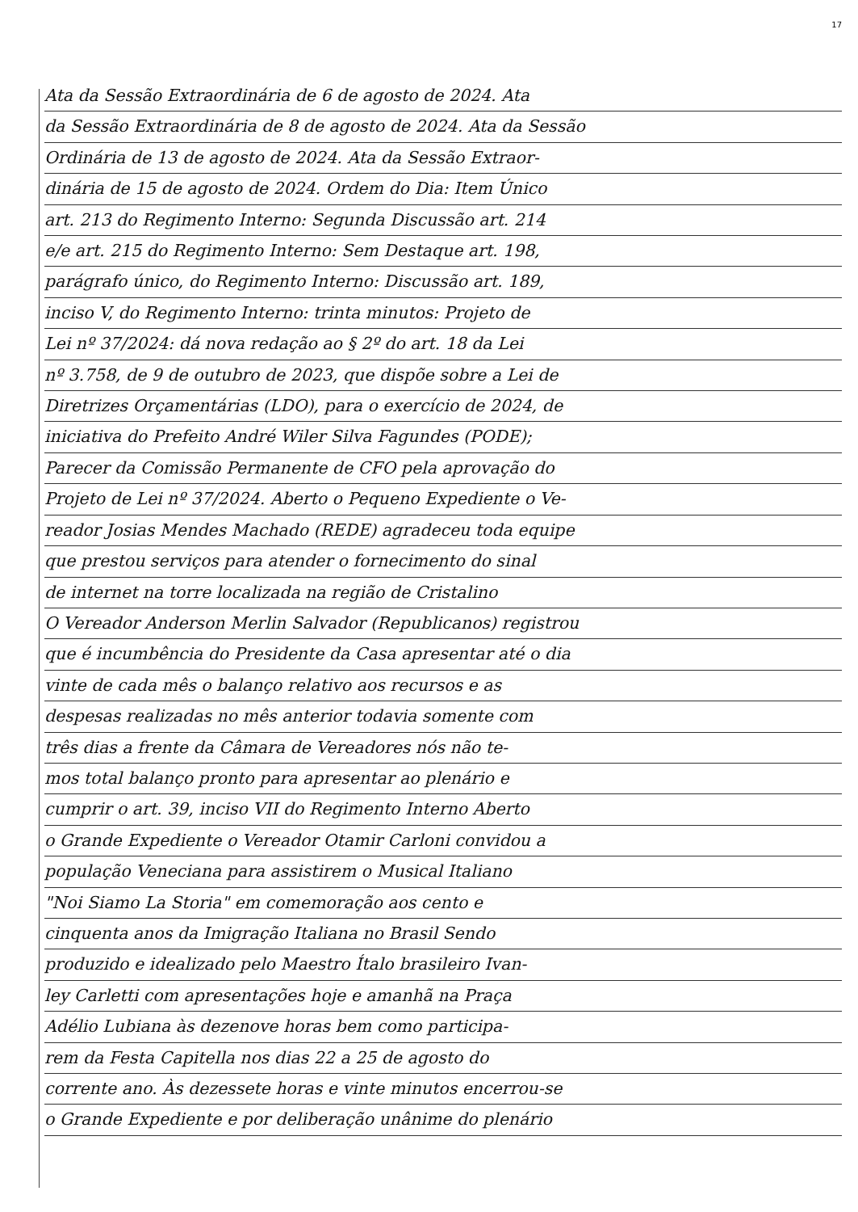17
Ata da Sessão Extraordinária de 6 de agosto de 2024. Ata
da Sessão Extraordinária de 8 de agosto de 2024. Ata da Sessão
Ordinária de 13 de agosto de 2024. Ata da Sessão Extraor-
dinária de 15 de agosto de 2024. Ordem do Dia: Item Único
art. 213 do Regimento Interno: Segunda Discussão art. 214
e/e art. 215 do Regimento Interno: Sem Destaque art. 198,
parágrafo único, do Regimento Interno: Discussão art. 189,
inciso V, do Regimento Interno: trinta minutos: Projeto de
Lei nº 37/2024: dá nova redação ao § 2º do art. 18 da Lei
nº 3.758, de 9 de outubro de 2023, que dispõe sobre a Lei de
Diretrizes Orçamentárias (LDO), para o exercício de 2024, de
iniciativa do Prefeito André Wiler Silva Fagundes (PODE);
Parecer da Comissão Permanente de CFO pela aprovação do
Projeto de Lei nº 37/2024. Aberto o Pequeno Expediente o Ve-
reador Josias Mendes Machado (REDE) agradeceu toda equipe
que prestou serviços para atender o fornecimento do sinal
de internet na torre localizada na região de Cristalino
O Vereador Anderson Merlin Salvador (Republicanos) registrou
que é incumbência do Presidente da Casa apresentar até o dia
vinte de cada mês o balanço relativo aos recursos e as
despesas realizadas no mês anterior todavia somente com
três dias a frente da Câmara de Vereadores nós não te-
mos total balanço pronto para apresentar ao plenário e
cumprir o art. 39, inciso VII do Regimento Interno Aberto
o Grande Expediente o Vereador Otamir Carloni convidou a
população Veneciana para assistirem o Musical Italiano
"Noi Siamo La Storia" em comemoração aos cento e
cinquenta anos da Imigração Italiana no Brasil Sendo
produzido e idealizado pelo Maestro Ítalo brasileiro Ivan-
ley Carletti com apresentações hoje e amanhã na Praça
Adélio Lubiana às dezenove horas bem como participa-
rem da Festa Capitella nos dias 22 a 25 de agosto do
corrente ano. Às dezessete horas e vinte minutos encerrou-se
o Grande Expediente e por deliberação unânime do plenário